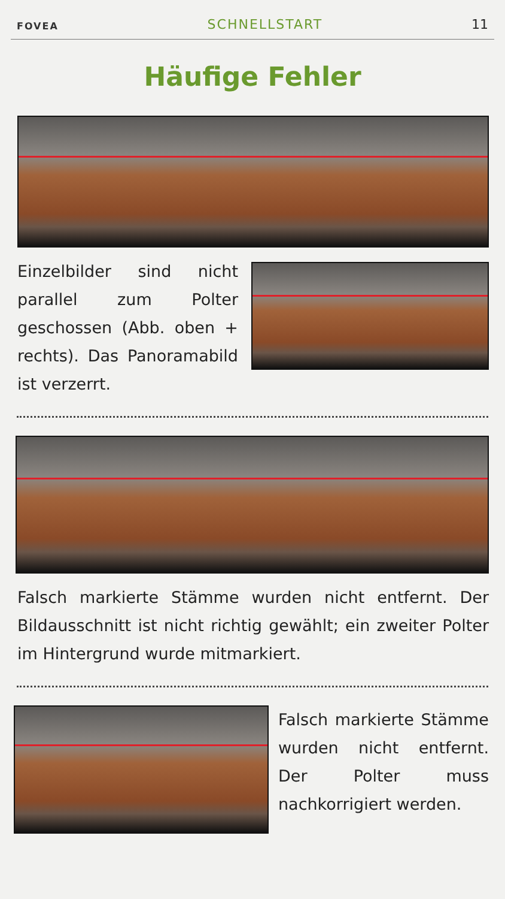FOVEA
SCHNELLSTART
11
Häufige Fehler
Einzelbilder sind nicht parallel zum Polter geschossen (Abb. oben + rechts). Das Panoramabild ist verzerrt.
Falsch markierte Stämme wurden nicht entfernt. Der Bildausschnitt ist nicht richtig gewählt; ein zweiter Polter im Hintergrund wurde mitmarkiert.
Falsch markierte Stämme wurden nicht entfernt. Der Polter muss nachkorrigiert werden.